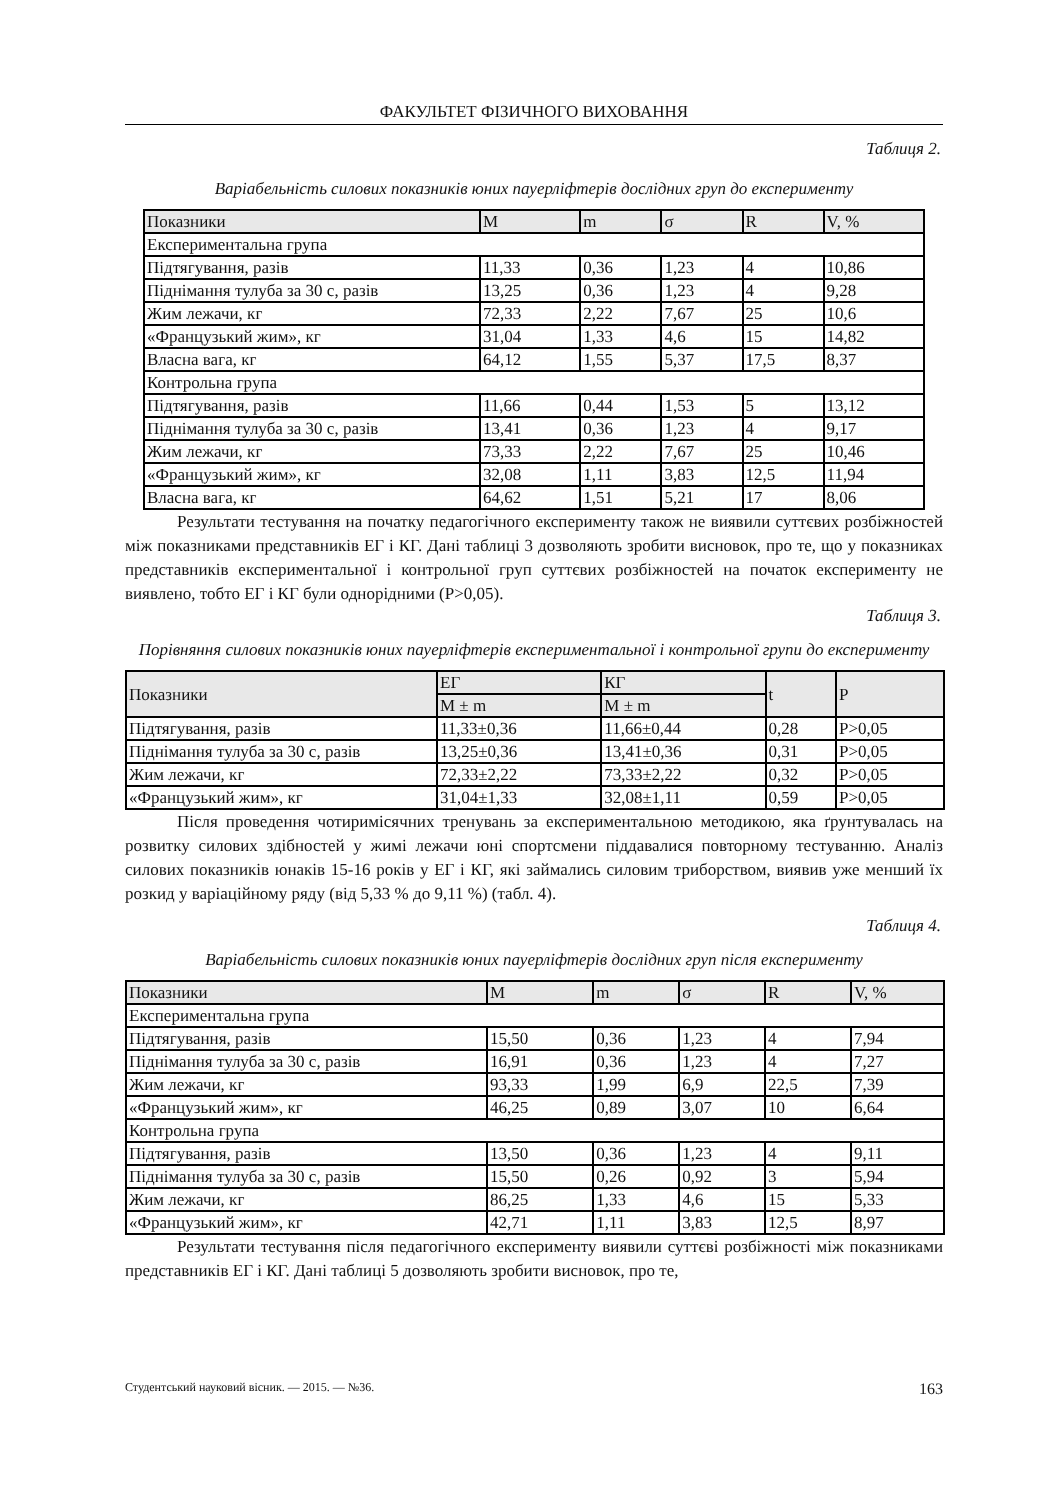ФАКУЛЬТЕТ ФІЗИЧНОГО ВИХОВАННЯ
Таблиця 2.
Варіабельність силових показників юних пауерліфтерів дослідних груп до експерименту
| Показники | M | m | σ | R | V, % |
| Експериментальна група | | | | | |
| Підтягування, разів | 11,33 | 0,36 | 1,23 | 4 | 10,86 |
| Піднімання тулуба за 30 с, разів | 13,25 | 0,36 | 1,23 | 4 | 9,28 |
| Жим лежачи, кг | 72,33 | 2,22 | 7,67 | 25 | 10,6 |
| «Французький жим», кг | 31,04 | 1,33 | 4,6 | 15 | 14,82 |
| Власна вага, кг | 64,12 | 1,55 | 5,37 | 17,5 | 8,37 |
| Контрольна група | | | | | |
| Підтягування, разів | 11,66 | 0,44 | 1,53 | 5 | 13,12 |
| Піднімання тулуба за 30 с, разів | 13,41 | 0,36 | 1,23 | 4 | 9,17 |
| Жим лежачи, кг | 73,33 | 2,22 | 7,67 | 25 | 10,46 |
| «Французький жим», кг | 32,08 | 1,11 | 3,83 | 12,5 | 11,94 |
| Власна вага, кг | 64,62 | 1,51 | 5,21 | 17 | 8,06 |
Результати тестування на початку педагогічного експерименту також не виявили суттєвих розбіжностей між показниками представників ЕГ і КГ. Дані таблиці 3 дозволяють зробити висновок, про те, що у показниках представників експериментальної і контрольної груп суттєвих розбіжностей на початок експерименту не виявлено, тобто ЕГ і КГ були однорідними (Р>0,05).
Таблиця 3.
Порівняння силових показників юних пауерліфтерів експериментальної і контрольної групи до експерименту
| Показники | ЕГ | КГ | t | P |
| | M ± m | M ± m | | |
| Підтягування, разів | 11,33±0,36 | 11,66±0,44 | 0,28 | P>0,05 |
| Піднімання тулуба за 30 с, разів | 13,25±0,36 | 13,41±0,36 | 0,31 | P>0,05 |
| Жим лежачи, кг | 72,33±2,22 | 73,33±2,22 | 0,32 | P>0,05 |
| «Французький жим», кг | 31,04±1,33 | 32,08±1,11 | 0,59 | P>0,05 |
Після проведення чотиримісячних тренувань за експериментальною методикою, яка ґрунтувалась на розвитку силових здібностей у жимі лежачи юні спортсмени піддавалися повторному тестуванню. Аналіз силових показників юнаків 15-16 років у ЕГ і КГ, які займались силовим триборством, виявив уже менший їх розкид у варіаційному ряду (від 5,33 % до 9,11 %) (табл. 4).
Таблиця 4.
Варіабельність силових показників юних пауерліфтерів дослідних груп після експерименту
| Показники | M | m | σ | R | V, % |
| Експериментальна група | | | | | |
| Підтягування, разів | 15,50 | 0,36 | 1,23 | 4 | 7,94 |
| Піднімання тулуба за 30 с, разів | 16,91 | 0,36 | 1,23 | 4 | 7,27 |
| Жим лежачи, кг | 93,33 | 1,99 | 6,9 | 22,5 | 7,39 |
| «Французький жим», кг | 46,25 | 0,89 | 3,07 | 10 | 6,64 |
| Контрольна група | | | | | |
| Підтягування, разів | 13,50 | 0,36 | 1,23 | 4 | 9,11 |
| Піднімання тулуба за 30 с, разів | 15,50 | 0,26 | 0,92 | 3 | 5,94 |
| Жим лежачи, кг | 86,25 | 1,33 | 4,6 | 15 | 5,33 |
| «Французький жим», кг | 42,71 | 1,11 | 3,83 | 12,5 | 8,97 |
Результати тестування після педагогічного експерименту виявили суттєві розбіжності між показниками представників ЕГ і КГ. Дані таблиці 5 дозволяють зробити висновок, про те,
Студентський науковий вісник. — 2015. — №36. 163